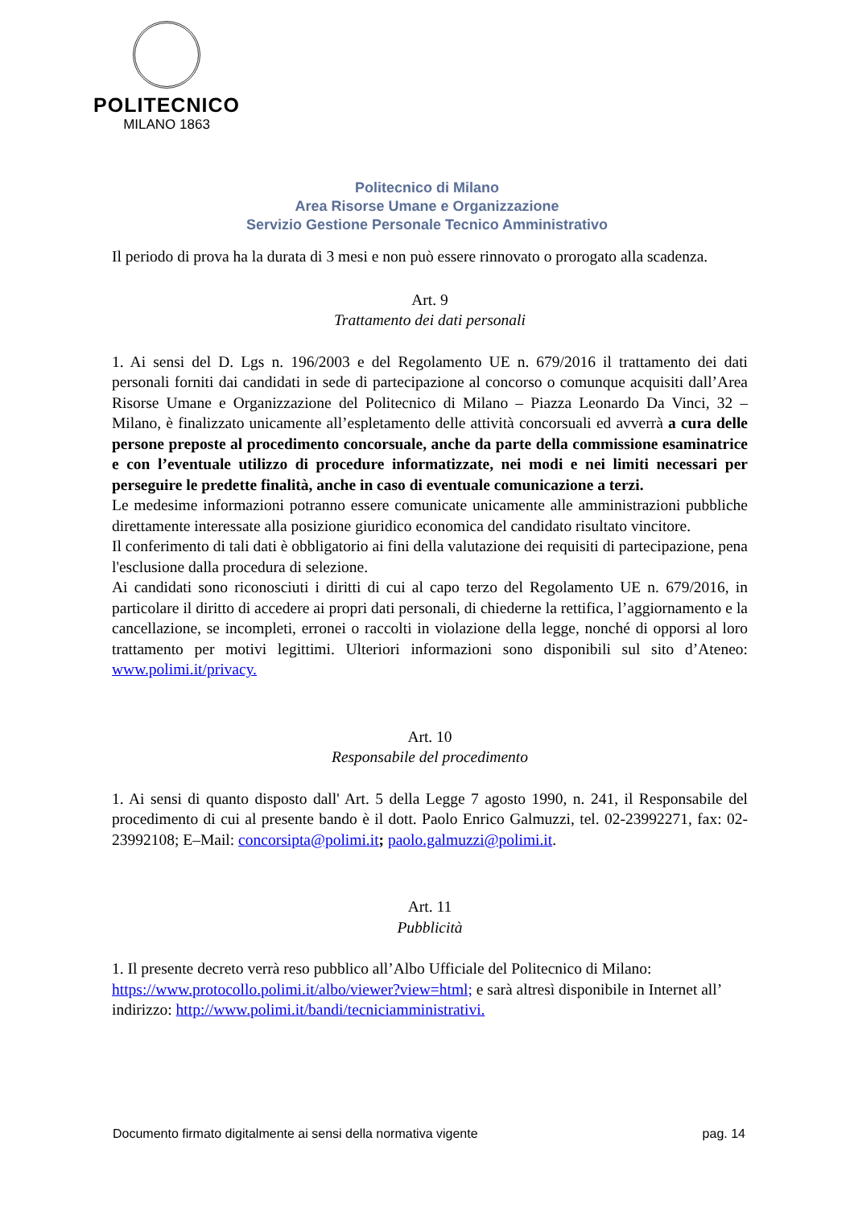POLITECNICO
MILANO 1863
Politecnico di Milano
Area Risorse Umane e Organizzazione
Servizio Gestione Personale Tecnico Amministrativo
Il periodo di prova ha la durata di 3 mesi e non può essere rinnovato o prorogato alla scadenza.
Art. 9
Trattamento dei dati personali
1. Ai sensi del D. Lgs n. 196/2003 e del Regolamento UE n. 679/2016 il trattamento dei dati personali forniti dai candidati in sede di partecipazione al concorso o comunque acquisiti dall’Area Risorse Umane e Organizzazione del Politecnico di Milano – Piazza Leonardo Da Vinci, 32 – Milano, è finalizzato unicamente all’espletamento delle attività concorsuali ed avverrà a cura delle persone preposte al procedimento concorsuale, anche da parte della commissione esaminatrice e con l’eventuale utilizzo di procedure informatizzate, nei modi e nei limiti necessari per perseguire le predette finalità, anche in caso di eventuale comunicazione a terzi.
Le medesime informazioni potranno essere comunicate unicamente alle amministrazioni pubbliche direttamente interessate alla posizione giuridico economica del candidato risultato vincitore.
Il conferimento di tali dati è obbligatorio ai fini della valutazione dei requisiti di partecipazione, pena l'esclusione dalla procedura di selezione.
Ai candidati sono riconosciuti i diritti di cui al capo terzo del Regolamento UE n. 679/2016, in particolare il diritto di accedere ai propri dati personali, di chiederne la rettifica, l’aggiornamento e la cancellazione, se incompleti, erronei o raccolti in violazione della legge, nonché di opporsi al loro trattamento per motivi legittimi. Ulteriori informazioni sono disponibili sul sito d’Ateneo: www.polimi.it/privacy.
Art. 10
Responsabile del procedimento
1. Ai sensi di quanto disposto dall' Art. 5 della Legge 7 agosto 1990, n. 241, il Responsabile del procedimento di cui al presente bando è il dott. Paolo Enrico Galmuzzi, tel. 02-23992271, fax: 02-23992108; E–Mail: concorsipta@polimi.it; paolo.galmuzzi@polimi.it.
Art. 11
Pubblicità
1. Il presente decreto verrà reso pubblico all’Albo Ufficiale del Politecnico di Milano: https://www.protocollo.polimi.it/albo/viewer?view=html; e sarà altresì disponibile in Internet all’ indirizzo: http://www.polimi.it/bandi/tecniciamministrativi.
Documento firmato digitalmente ai sensi della normativa vigente pag. 14